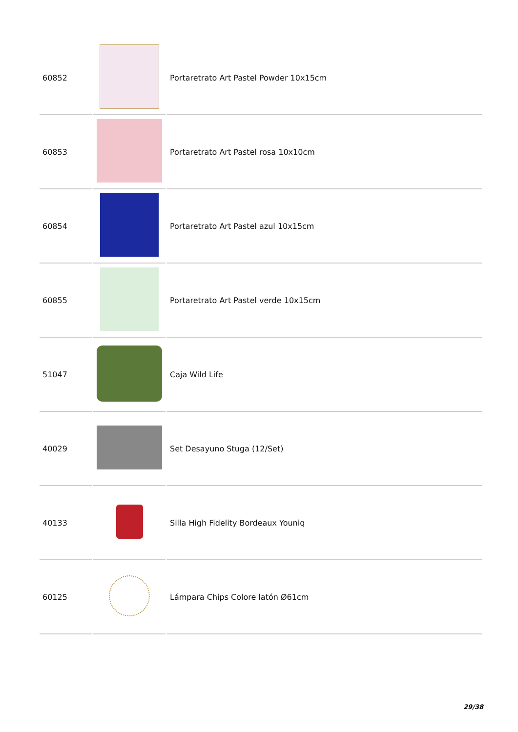| 60852 | | Portaretrato Art Pastel Powder 10x15cm |
| 60853 | | Portaretrato Art Pastel rosa 10x10cm |
| 60854 | | Portaretrato Art Pastel azul 10x15cm |
| 60855 | | Portaretrato Art Pastel verde 10x15cm |
| 51047 | | Caja Wild Life |
| 40029 | | Set Desayuno Stuga (12/Set) |
| 40133 | | Silla High Fidelity Bordeaux Youniq |
| 60125 | | Lámpara Chips Colore latón Ø61cm |
29/38